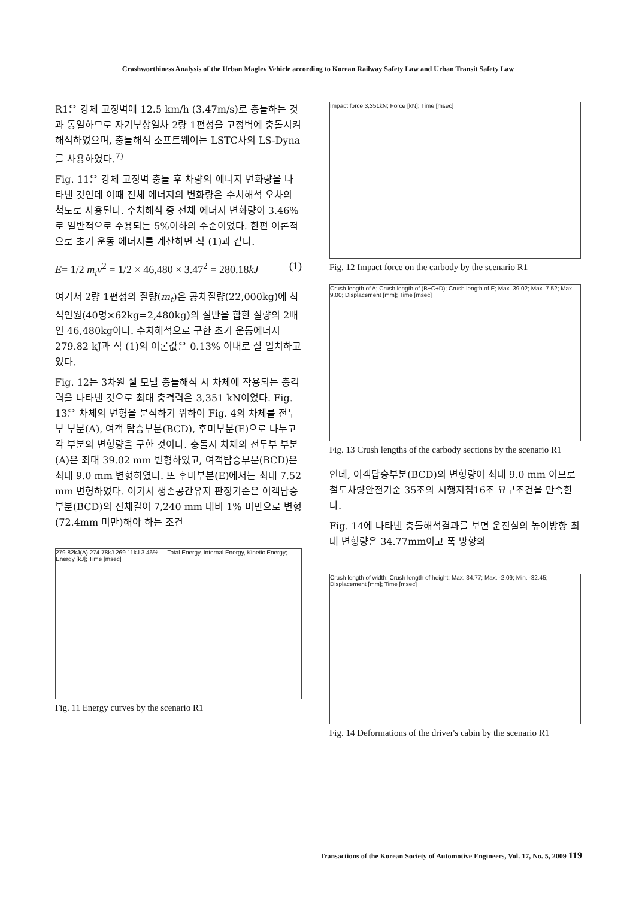Crashworthiness Analysis of the Urban Maglev Vehicle according to Korean Railway Safety Law and Urban Transit Safety Law
R1은 강체 고정벽에 12.5 km/h (3.47m/s)로 충돌하는 것과 동일하므로 자기부상열차 2량 1편성을 고정벽에 충돌시켜 해석하였으며, 충돌해석 소프트웨어는 LSTC사의 LS-Dyna를 사용하였다.<sup>7)</sup>
Fig. 11은 강체 고정벽 충돌 후 차량의 에너지 변화량을 나타낸 것인데 이때 전체 에너지의 변화량은 수치해석 오차의 척도로 사용된다. 수치해석 중 전체 에너지 변화량이 3.46%로 일반적으로 수용되는 5%이하의 수준이었다. 한편 이론적으로 초기 운동 에너지를 계산하면 식 (1)과 같다.
E= 1/2 m<sub>t</sub>v<sup>2</sup> = 1/2 × 46,480 × 3.47<sup>2</sup> = 280.18kJ (1)
여기서 2량 1편성의 질량(m<sub>t</sub>)은 공차질량(22,000kg)에 착석인원(40명×62kg=2,480kg)의 절반을 합한 질량의 2배인 46,480kg이다. 수치해석으로 구한 초기 운동에너지 279.82 kJ과 식 (1)의 이론값은 0.13% 이내로 잘 일치하고 있다.
Fig. 12는 3차원 쉘 모델 충돌해석 시 차체에 작용되는 충격력을 나타낸 것으로 최대 충격력은 3,351 kN이었다. Fig. 13은 차체의 변형을 분석하기 위하여 Fig. 4의 차체를 전두부 부분(A), 여객 탑승부분(BCD), 후미부분(E)으로 나누고 각 부분의 변형량을 구한 것이다. 충돌시 차체의 전두부 부분(A)은 최대 39.02 mm 변형하였고, 여객탑승부분(BCD)은 최대 9.0 mm 변형하였다. 또 후미부분(E)에서는 최대 7.52 mm 변형하였다. 여기서 생존공간유지 판정기준은 여객탑승부분(BCD)의 전체길이 7,240 mm 대비 1% 미만으로 변형(72.4mm 미만)해야 하는 조건
279.82kJ(A) 274.78kJ 269.11kJ 3.46% — Total Energy, Internal Energy, Kinetic Energy; Energy [kJ]; Time [msec]
Fig. 11 Energy curves by the scenario R1
Impact force 3,351kN; Force [kN]; Time [msec]
Fig. 12 Impact force on the carbody by the scenario R1
Crush length of A; Crush length of (B+C+D); Crush length of E; Max. 39.02; Max. 7.52; Max. 9.00; Displacement [mm]; Time [msec]
Fig. 13 Crush lengths of the carbody sections by the scenario R1
인데, 여객탑승부분(BCD)의 변형량이 최대 9.0 mm 이므로 철도차량안전기준 35조의 시행지침16조 요구조건을 만족한다.
Fig. 14에 나타낸 충돌해석결과를 보면 운전실의 높이방향 최대 변형량은 34.77mm이고 폭 방향의
Crush length of width; Crush length of height; Max. 34.77; Max. -2.09; Min. -32.45; Displacement [mm]; Time [msec]
Fig. 14 Deformations of the driver's cabin by the scenario R1
Transactions of the Korean Society of Automotive Engineers, Vol. 17, No. 5, 2009 119